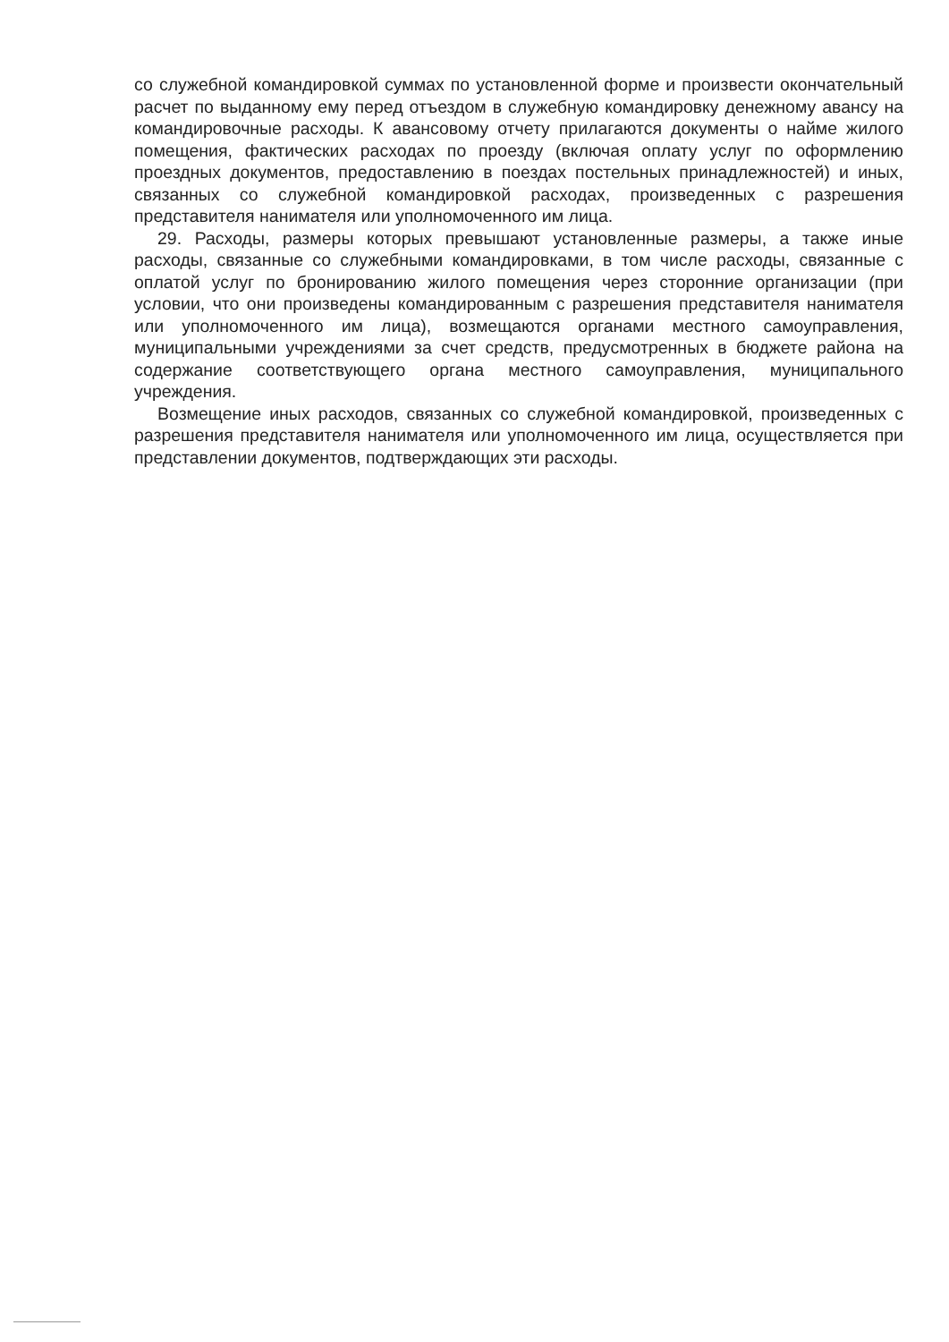со служебной командировкой суммах по установленной форме и произвести окончательный расчет по выданному ему перед отъездом в служебную командировку денежному авансу на командировочные расходы. К авансовому отчету прилагаются документы о найме жилого помещения, фактических расходах по проезду (включая оплату услуг по оформлению проездных документов, предоставлению в поездах постельных принадлежностей) и иных, связанных со служебной командировкой расходах, произведенных с разрешения представителя нанимателя или уполномоченного им лица.
29. Расходы, размеры которых превышают установленные размеры, а также иные расходы, связанные со служебными командировками, в том числе расходы, связанные с оплатой услуг по бронированию жилого помещения через сторонние организации (при условии, что они произведены командированным с разрешения представителя нанимателя или уполномоченного им лица), возмещаются органами местного самоуправления, муниципальными учреждениями за счет средств, предусмотренных в бюджете района на содержание соответствующего органа местного самоуправления, муниципального учреждения.
Возмещение иных расходов, связанных со служебной командировкой, произведенных с разрешения представителя нанимателя или уполномоченного им лица, осуществляется при представлении документов, подтверждающих эти расходы.